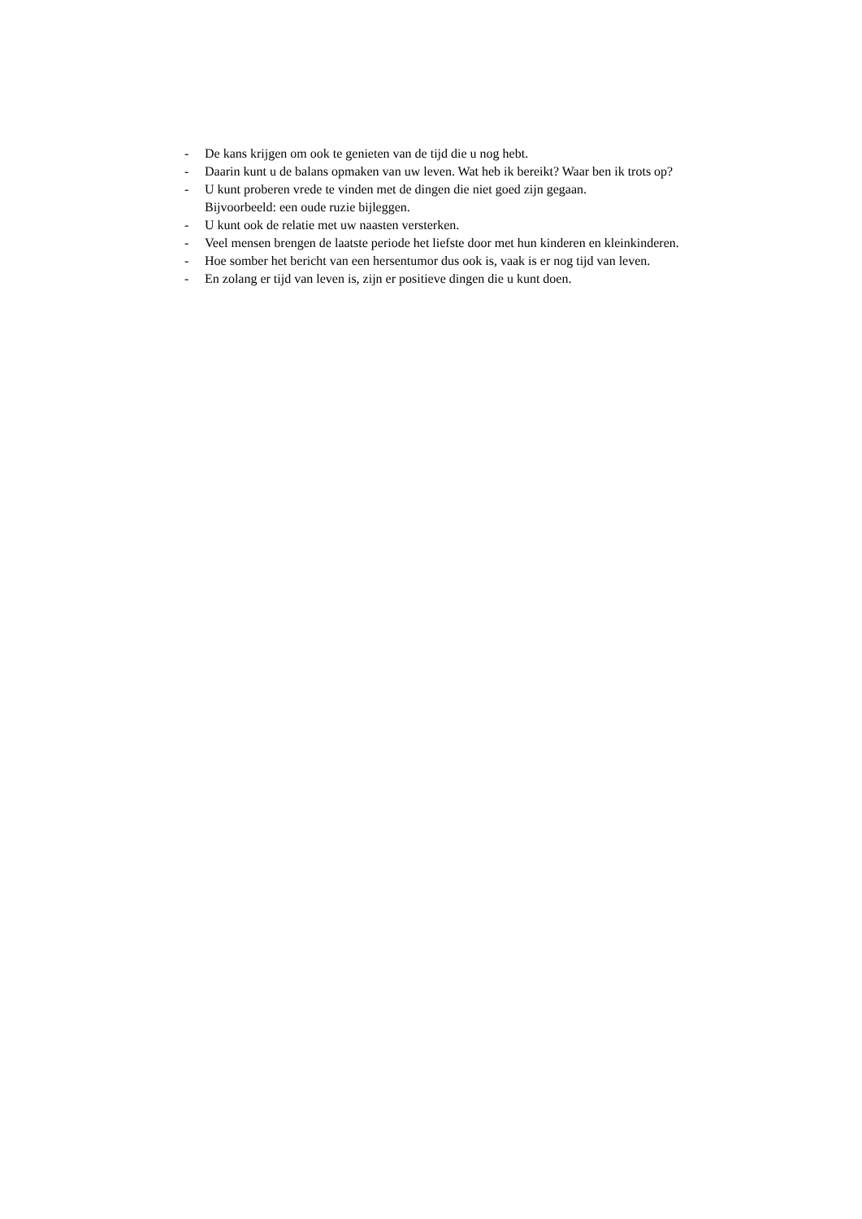- De kans krijgen om ook te genieten van de tijd die u nog hebt.
- Daarin kunt u de balans opmaken van uw leven. Wat heb ik bereikt? Waar ben ik trots op?
- U kunt proberen vrede te vinden met de dingen die niet goed zijn gegaan.
Bijvoorbeeld: een oude ruzie bijleggen.
- U kunt ook de relatie met uw naasten versterken.
- Veel mensen brengen de laatste periode het liefste door met hun kinderen en kleinkinderen.
- Hoe somber het bericht van een hersentumor dus ook is, vaak is er nog tijd van leven.
- En zolang er tijd van leven is, zijn er positieve dingen die u kunt doen.